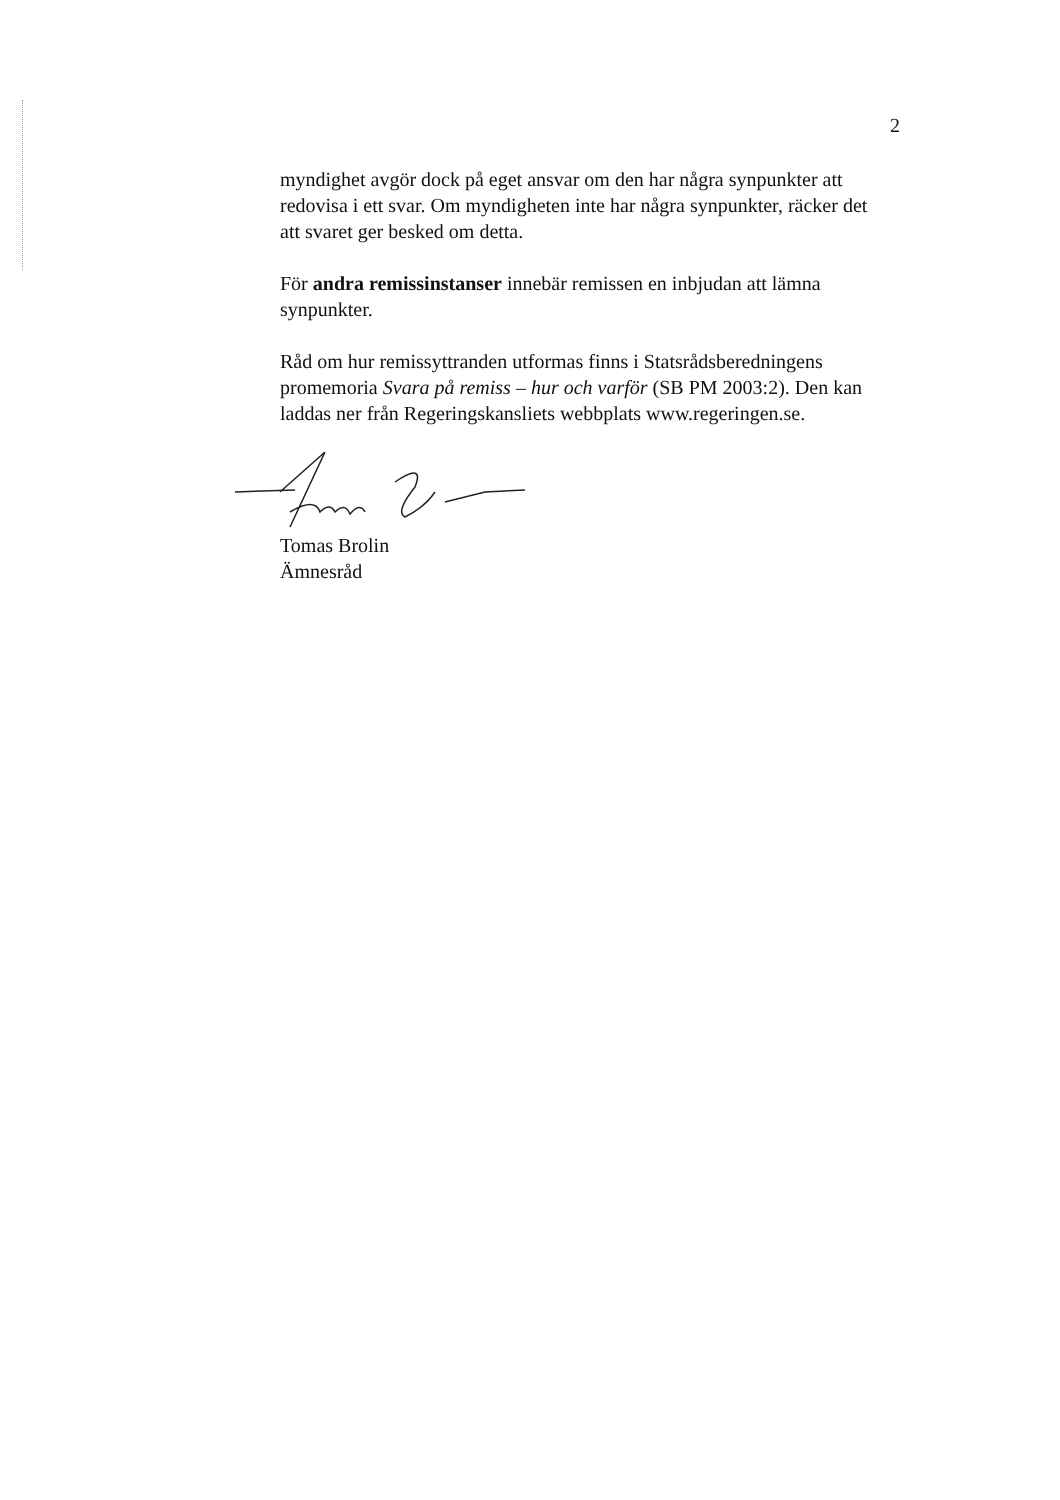2
myndighet avgör dock på eget ansvar om den har några synpunkter att redovisa i ett svar. Om myndigheten inte har några synpunkter, räcker det att svaret ger besked om detta.
För andra remissinstanser innebär remissen en inbjudan att lämna synpunkter.
Råd om hur remissyttranden utformas finns i Statsrådsberedningens promemoria Svara på remiss – hur och varför (SB PM 2003:2). Den kan laddas ner från Regeringskansliets webbplats www.regeringen.se.
Tomas Brolin
Ämnesråd